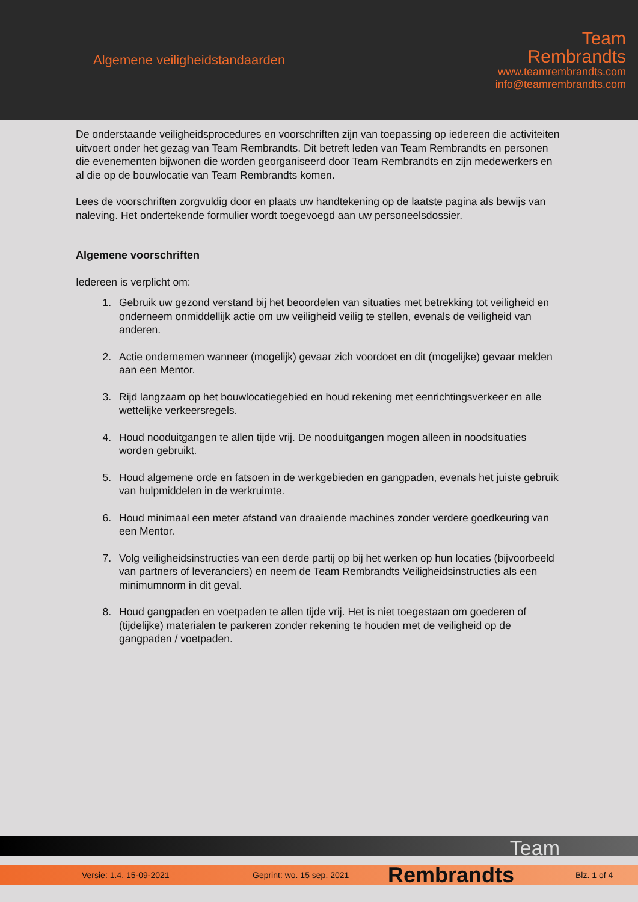Algemene veiligheidstandaarden
Team
Rembrandts
www.teamrembrandts.com
info@teamrembrandts.com
De onderstaande veiligheidsprocedures en voorschriften zijn van toepassing op iedereen die activiteiten uitvoert onder het gezag van Team Rembrandts. Dit betreft leden van Team Rembrandts en personen die evenementen bijwonen die worden georganiseerd door Team Rembrandts en zijn medewerkers en al die op de bouwlocatie van Team Rembrandts komen.
Lees de voorschriften zorgvuldig door en plaats uw handtekening op de laatste pagina als bewijs van naleving. Het ondertekende formulier wordt toegevoegd aan uw personeelsdossier.
Algemene voorschriften
Iedereen is verplicht om:
1. Gebruik uw gezond verstand bij het beoordelen van situaties met betrekking tot veiligheid en onderneem onmiddellijk actie om uw veiligheid veilig te stellen, evenals de veiligheid van anderen.
2. Actie ondernemen wanneer (mogelijk) gevaar zich voordoet en dit (mogelijke) gevaar melden aan een Mentor.
3. Rijd langzaam op het bouwlocatiegebied en houd rekening met eenrichtingsverkeer en alle wettelijke verkeersregels.
4. Houd nooduitgangen te allen tijde vrij. De nooduitgangen mogen alleen in noodsituaties worden gebruikt.
5. Houd algemene orde en fatsoen in de werkgebieden en gangpaden, evenals het juiste gebruik van hulpmiddelen in de werkruimte.
6. Houd minimaal een meter afstand van draaiende machines zonder verdere goedkeuring van een Mentor.
7. Volg veiligheidsinstructies van een derde partij op bij het werken op hun locaties (bijvoorbeeld van partners of leveranciers) en neem de Team Rembrandts Veiligheidsinstructies als een minimumnorm in dit geval.
8. Houd gangpaden en voetpaden te allen tijde vrij. Het is niet toegestaan om goederen of (tijdelijke) materialen te parkeren zonder rekening te houden met de veiligheid op de gangpaden / voetpaden.
Team
Versie: 1.4, 15-09-2021 Geprint: wo. 15 sep. 2021 Rembrandts Blz. 1 of 4